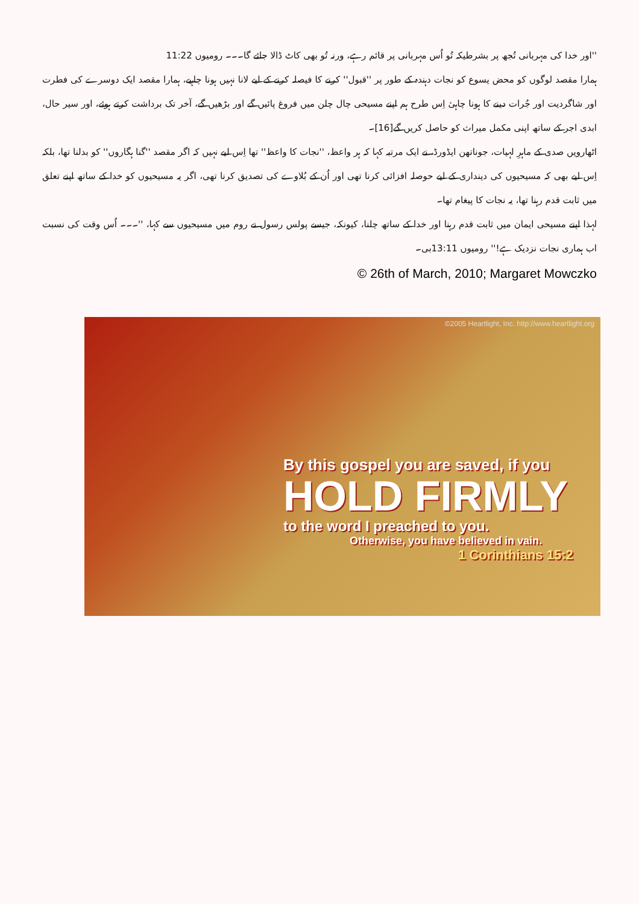''اور خدا کی مہربانی تُجھ پر بشرطیکہ تُو اُس مہربانی پر قائم رہے، ورنہ تُو بھی کاٹ ڈالا جائے گا۔۔۔ رومیوں 11:22
ہمارا مقصد لوگوں کو محض یسوع کو نجات دہندہ کے طور پر ''قبول'' کرنے کا فیصلہ کرنے کے لیے لانا نہیں ہونا چاہیے، ہمارا مقصد ایک دوسرے کی فطرت اور شاگردیت اور جُرات دینے کا ہونا چاہیٔ اِس طرح ہم اپنے مسیحی چال چلن میں فروغ پائیں گے اور بڑھیں گے، آخر تک برداشت کرتے ہوئے، اور سیر حال، ابدی اجر کے ساتھ اپنی مکمل میراث کو حاصل کریں گے[16]۔
اٹھارویں صدی کے ماہرِ لہیات، جوناتھن ایڈورڈ، نے ایک مرتبہ کہا کہ ہر واعظ، ''نجات کا واعظ'' تھا اِس لیے نہیں کہ اگر مقصد ''گنا ہگاروں'' کو بدلنا تھا، بلکہ اِس لیے بھی کہ مسیحیوں کی دینداری کے لیے حوصلہ افزائی کرنا تھی اور اُن کے بُلاوے کی تصدیق کرنا تھی، اگر یہ مسیحیوں کو خدا کے ساتھ اپنے تعلق میں ثابت قدم رہنا تھا، یہ نجات کا پیغام تھا۔
لہذا اپنے مسیحی ایمان میں ثابت قدم رہنا اور خدا کے ساتھ چلنا، کیونکہ، جیسے پولس رسول نے روم میں مسیحیوں سے کہا، ''۔۔۔ اُس وقت کی نسبت اب ہماری نجات نزدیک ہے!'' رومیوں 13:11بی۔
© 26th of March, 2010; Margaret Mowczko
©2005 Heartlight, Inc. http://www.heartlight.org
By this gospel you are saved, if you
HOLD FIRMLY
to the word I preached to you.
Otherwise, you have believed in vain.
1 Corinthians 15:2